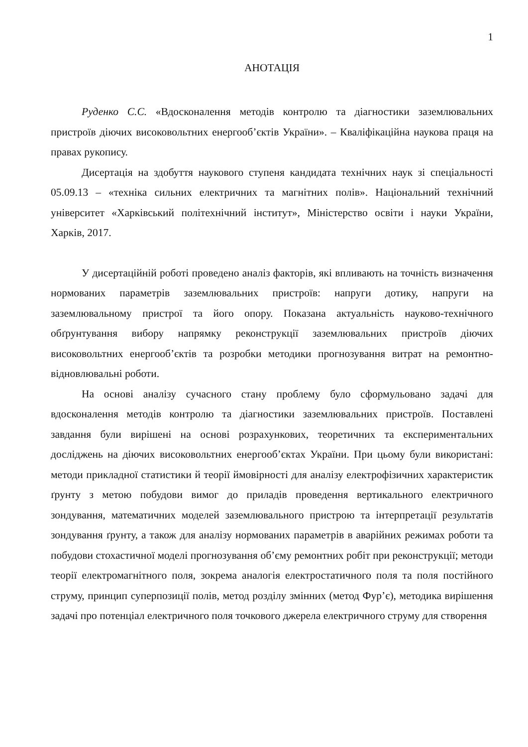1
АНОТАЦІЯ
Руденко С.С. «Вдосконалення методів контролю та діагностики заземлювальних пристроїв діючих високовольтних енергооб’єктів України». – Кваліфікаційна наукова праця на правах рукопису.
Дисертація на здобуття наукового ступеня кандидата технічних наук зі спеціальності 05.09.13 – «техніка сильних електричних та магнітних полів». Національний технічний університет «Харківський політехнічний інститут», Міністерство освіти і науки України, Харків, 2017.
У дисертаційній роботі проведено аналіз факторів, які впливають на точність визначення нормованих параметрів заземлювальних пристроїв: напруги дотику, напруги на заземлювальному пристрої та його опору. Показана актуальність науково-технічного обґрунтування вибору напрямку реконструкції заземлювальних пристроїв діючих високовольтних енергооб’єктів та розробки методики прогнозування витрат на ремонтно-відновлювальні роботи.
На основі аналізу сучасного стану проблему було сформульовано задачі для вдосконалення методів контролю та діагностики заземлювальних пристроїв. Поставлені завдання були вирішені на основі розрахункових, теоретичних та експериментальних досліджень на діючих високовольтних енергооб’єктах України. При цьому були використані: методи прикладної статистики й теорії ймовірності для аналізу електрофізичних характеристик ґрунту з метою побудови вимог до приладів проведення вертикального електричного зондування, математичних моделей заземлювального пристрою та інтерпретації результатів зондування ґрунту, а також для аналізу нормованих параметрів в аварійних режимах роботи та побудови стохастичної моделі прогнозування об’єму ремонтних робіт при реконструкції; методи теорії електромагнітного поля, зокрема аналогія електростатичного поля та поля постійного струму, принцип суперпозиції полів, метод розділу змінних (метод Фур’є), методика вирішення задачі про потенціал електричного поля точкового джерела електричного струму для створення